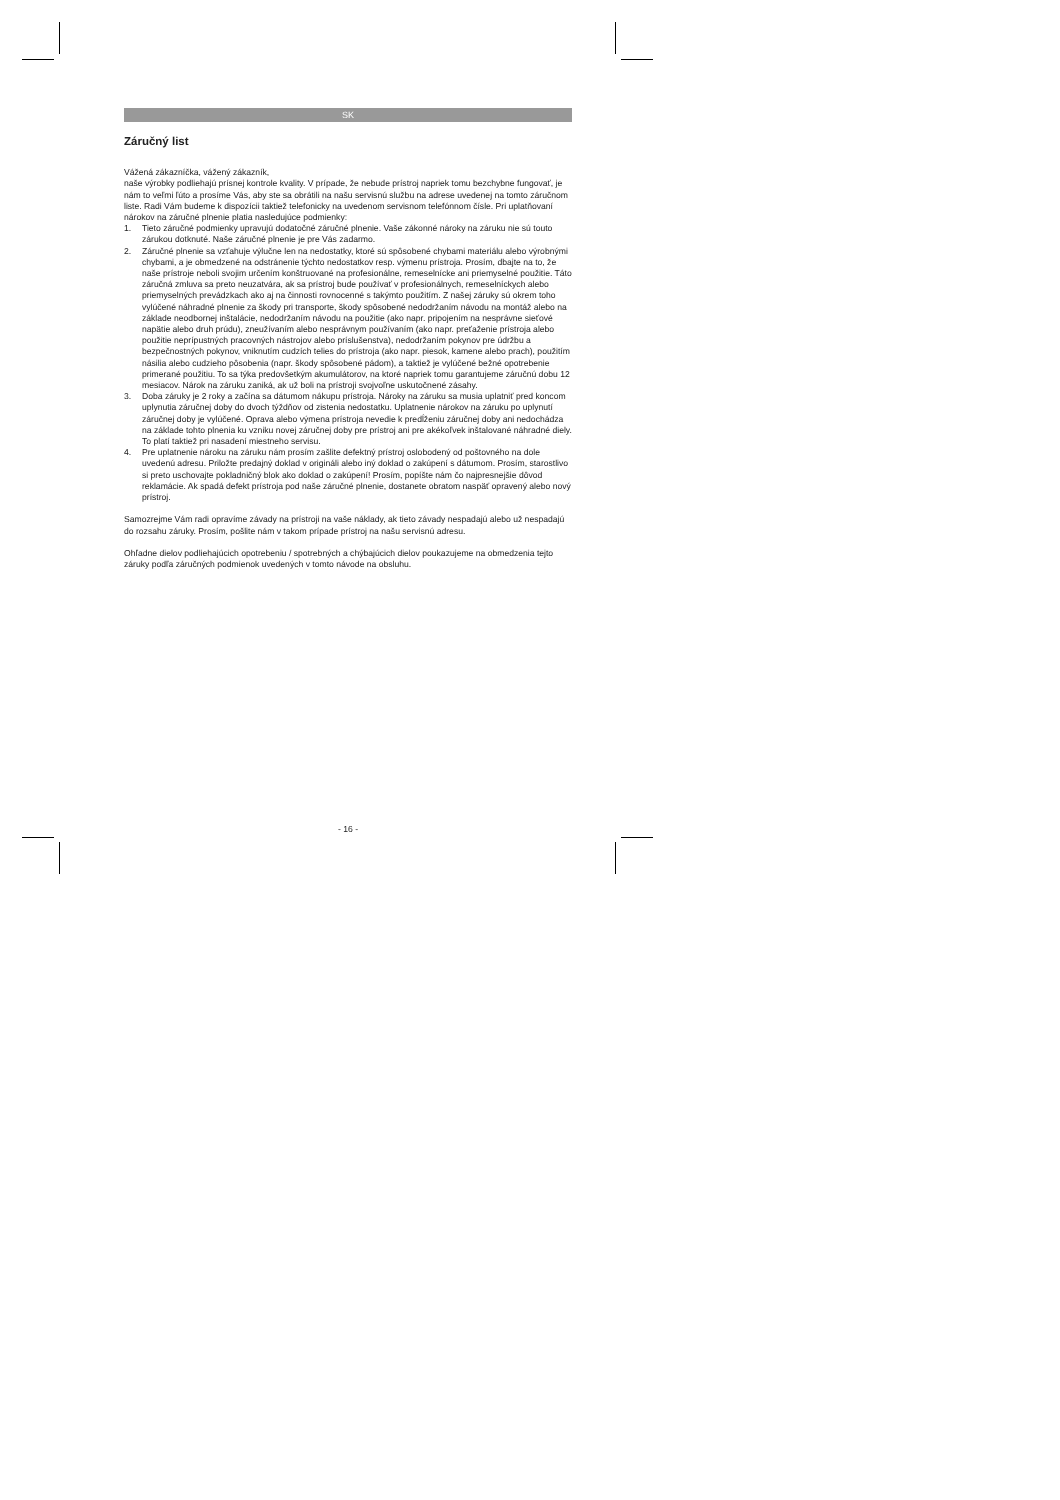SK
Záručný list
Vážená zákazníčka, vážený zákazník,
naše výrobky podliehajú prísnej kontrole kvality. V prípade, že nebude prístroj napriek tomu bezchybne fungovať, je nám to veľmi ľúto a prosíme Vás, aby ste sa obrátili na našu servisnú službu na adrese uvedenej na tomto záručnom liste. Radi Vám budeme k dispozícii taktiež telefonicky na uvedenom servisnom telefónnom čísle. Pri uplatňovaní nárokov na záručné plnenie platia nasledujúce podmienky:
1. Tieto záručné podmienky upravujú dodatočné záručné plnenie. Vaše zákonné nároky na záruku nie sú touto zárukou dotknuté. Naše záručné plnenie je pre Vás zadarmo.
2. Záručné plnenie sa vzťahuje výlučne len na nedostatky, ktoré sú spôsobené chybami materiálu alebo výrobnými chybami, a je obmedzené na odstránenie týchto nedostatkov resp. výmenu prístroja. Prosím, dbajte na to, že naše prístroje neboli svojim určením konštruované na profesionálne, remeselnícke ani priemyselné použitie. Táto záručná zmluva sa preto neuzatvára, ak sa prístroj bude používať v profesionálnych, remeselníckych alebo priemyselných prevádzkach ako aj na činnosti rovnocenné s takýmto použitím. Z našej záruky sú okrem toho vylúčené náhradné plnenie za škody pri transporte, škody spôsobené nedodržaním návodu na montáž alebo na základe neodbornej inštalácie, nedodržaním návodu na použitie (ako napr. pripojením na nesprávne sieťové napätie alebo druh prúdu), zneužívaním alebo nesprávnym používaním (ako napr. preťaženie prístroja alebo použitie neprípustných pracovných nástrojov alebo príslušenstva), nedodržaním pokynov pre údržbu a bezpečnostných pokynov, vniknutím cudzích telies do prístroja (ako napr. piesok, kamene alebo prach), použitím násilia alebo cudzieho pôsobenia (napr. škody spôsobené pádom), a taktiež je vylúčené bežné opotrebenie primerané použitiu. To sa týka predovšetkým akumulátorov, na ktoré napriek tomu garantujeme záručnú dobu 12 mesiacov. Nárok na záruku zaniká, ak už boli na prístroji svojvoľne uskutočnené zásahy.
3. Doba záruky je 2 roky a začína sa dátumom nákupu prístroja. Nároky na záruku sa musia uplatniť pred koncom uplynutia záručnej doby do dvoch týždňov od zistenia nedostatku. Uplatnenie nárokov na záruku po uplynutí záručnej doby je vylúčené. Oprava alebo výmena prístroja nevedie k predĺženiu záručnej doby ani nedochádza na základe tohto plnenia ku vzniku novej záručnej doby pre prístroj ani pre akékoľvek inštalované náhradné diely. To platí taktiež pri nasadení miestneho servisu.
4. Pre uplatnenie nároku na záruku nám prosím zašlite defektný prístroj oslobodený od poštovného na dole uvedenú adresu. Priložte predajný doklad v origináli alebo iný doklad o zakúpení s dátumom. Prosím, starostlivo si preto uschovajte pokladničný blok ako doklad o zakúpení! Prosím, popíšte nám čo najpresnejšie dôvod reklamácie. Ak spadá defekt prístroja pod naše záručné plnenie, dostanete obratom naspäť opravený alebo nový prístroj.
Samozrejme Vám radi opravíme závady na prístroji na vaše náklady, ak tieto závady nespadajú alebo už nespadajú do rozsahu záruky. Prosím, pošlite nám v takom prípade prístroj na našu servisnú adresu.
Ohľadne dielov podliehajúcich opotrebeniu / spotrebných a chýbajúcich dielov poukazujeme na obmedzenia tejto záruky podľa záručných podmienok uvedených v tomto návode na obsluhu.
- 16 -